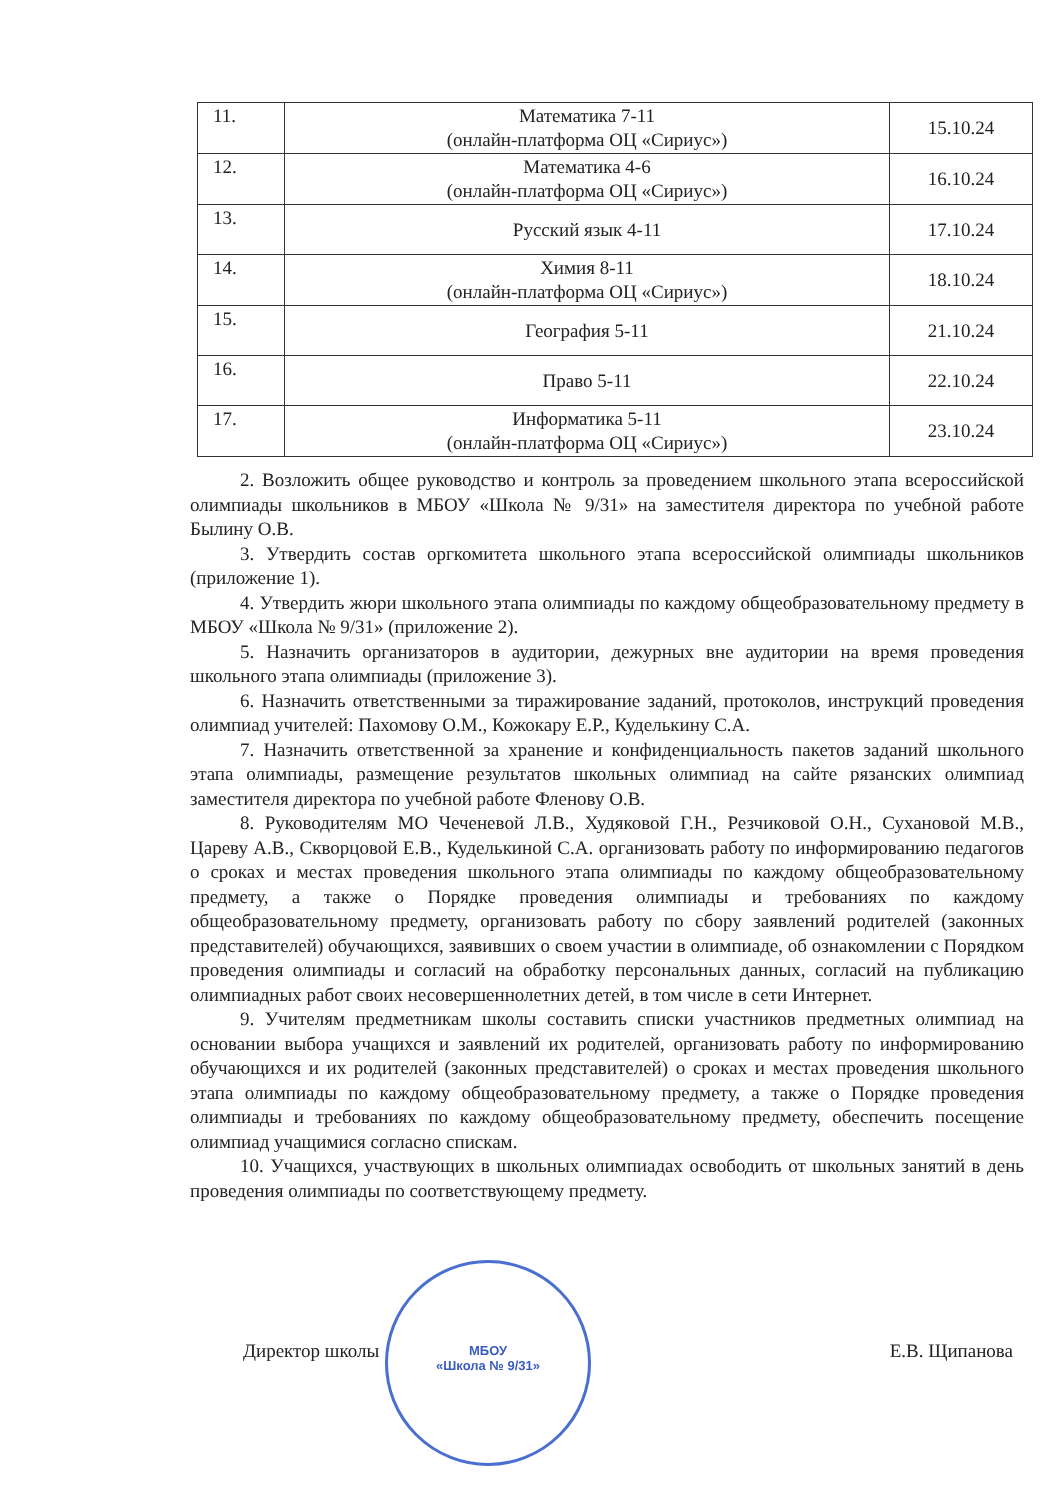| 11. | Математика 7-11 (онлайн-платформа ОЦ «Сириус») | 15.10.24 |
| 12. | Математика 4-6 (онлайн-платформа ОЦ «Сириус») | 16.10.24 |
| 13. | Русский язык 4-11 | 17.10.24 |
| 14. | Химия 8-11 (онлайн-платформа ОЦ «Сириус») | 18.10.24 |
| 15. | География 5-11 | 21.10.24 |
| 16. | Право 5-11 | 22.10.24 |
| 17. | Информатика 5-11 (онлайн-платформа ОЦ «Сириус») | 23.10.24 |
2. Возложить общее руководство и контроль за проведением школьного этапа всероссийской олимпиады школьников в МБОУ «Школа № 9/31» на заместителя директора по учебной работе Былину О.В.
3. Утвердить состав оргкомитета школьного этапа всероссийской олимпиады школьников (приложение 1).
4. Утвердить жюри школьного этапа олимпиады по каждому общеобразовательному предмету в МБОУ «Школа № 9/31» (приложение 2).
5. Назначить организаторов в аудитории, дежурных вне аудитории на время проведения школьного этапа олимпиады (приложение 3).
6. Назначить ответственными за тиражирование заданий, протоколов, инструкций проведения олимпиад учителей: Пахомову О.М., Кожокару Е.Р., Куделькину С.А.
7. Назначить ответственной за хранение и конфиденциальность пакетов заданий школьного этапа олимпиады, размещение результатов школьных олимпиад на сайте рязанских олимпиад заместителя директора по учебной работе Фленову О.В.
8. Руководителям МО Чеченевой Л.В., Худяковой Г.Н., Резчиковой О.Н., Сухановой М.В., Цареву А.В., Скворцовой Е.В., Куделькиной С.А. организовать работу по информированию педагогов о сроках и местах проведения школьного этапа олимпиады по каждому общеобразовательному предмету, а также о Порядке проведения олимпиады и требованиях по каждому общеобразовательному предмету, организовать работу по сбору заявлений родителей (законных представителей) обучающихся, заявивших о своем участии в олимпиаде, об ознакомлении с Порядком проведения олимпиады и согласий на обработку персональных данных, согласий на публикацию олимпиадных работ своих несовершеннолетних детей, в том числе в сети Интернет.
9. Учителям предметникам школы составить списки участников предметных олимпиад на основании выбора учащихся и заявлений их родителей, организовать работу по информированию обучающихся и их родителей (законных представителей) о сроках и местах проведения школьного этапа олимпиады по каждому общеобразовательному предмету, а также о Порядке проведения олимпиады и требованиях по каждому общеобразовательному предмету, обеспечить посещение олимпиад учащимися согласно спискам.
10. Учащихся, участвующих в школьных олимпиадах освободить от школьных занятий в день проведения олимпиады по соответствующему предмету.
МБОУ
«Школа № 9/31»
Директор школы Е.В. Щипанова